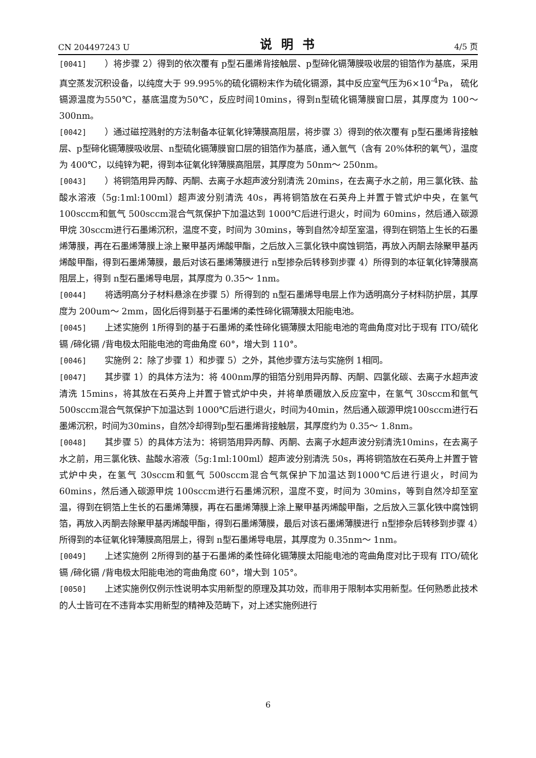CN 204497243 U 说明书 4/5 页
[0041] ）将步骤 2）得到的依次覆有 p型石墨烯背接触层、p型碲化镉薄膜吸收层的钼箔作为基底，采用真空蒸发沉积设备，以纯度大于 99.995%的硫化镉粉末作为硫化镉源，其中反应室气压为6×10<sup>-4</sup>Pa， 硫化镉源温度为550℃，基底温度为50℃，反应时间10mins，得到n型硫化镉薄膜窗口层，其厚度为 100～ 300nm。
[0042] ）通过磁控溅射的方法制备本征氧化锌薄膜高阻层，将步骤 3）得到的依次覆有 p型石墨烯背接触层、p型碲化镉薄膜吸收层、n型硫化镉薄膜窗口层的钼箔作为基底，通入氩气（含有 20%体积的氧气），温度为 400℃，以纯锌为靶，得到本征氧化锌薄膜高阻层，其厚度为 50nm～ 250nm。
[0043] ）将铜箔用异丙醇、丙酮、去离子水超声波分别清洗 20mins，在去离子水之前，用三氯化铁、盐酸水溶液（5g:1ml:100ml）超声波分别清洗 40s，再将铜箔放在石英舟上并置于管式炉中央，在氢气 100sccm和氩气 500sccm混合气氛保护下加温达到 1000℃后进行退火，时间为 60mins，然后通入碳源甲烷 30sccm进行石墨烯沉积，温度不变，时间为 30mins，等到自然冷却至室温，得到在铜箔上生长的石墨烯薄膜，再在石墨烯薄膜上涂上聚甲基丙烯酸甲酯，之后放入三氯化铁中腐蚀铜箔，再放入丙酮去除聚甲基丙烯酸甲酯，得到石墨烯薄膜，最后对该石墨烯薄膜进行 n型掺杂后转移到步骤 4）所得到的本征氧化锌薄膜高阻层上，得到 n型石墨烯导电层，其厚度为 0.35～ 1nm。
[0044] 将透明高分子材料悬涂在步骤 5）所得到的 n型石墨烯导电层上作为透明高分子材料防护层，其厚度为 200um～ 2mm，固化后得到基于石墨烯的柔性碲化镉薄膜太阳能电池。
[0045] 上述实施例 1所得到的基于石墨烯的柔性碲化镉薄膜太阳能电池的弯曲角度对比于现有 ITO/硫化镉 /碲化镉 /背电极太阳能电池的弯曲角度 60°，增大到 110°。
[0046] 实施例 2：除了步骤 1）和步骤 5）之外，其他步骤方法与实施例 1相同。
[0047] 其步骤 1）的具体方法为：将 400nm厚的钼箔分别用异丙醇、丙酮、四氯化碳、去离子水超声波清洗 15mins，将其放在石英舟上并置于管式炉中央，并将单质硼放入反应室中，在氢气 30sccm和氩气 500sccm混合气氛保护下加温达到 1000℃后进行退火，时间为40min，然后通入碳源甲烷100sccm进行石墨烯沉积，时间为30mins，自然冷却得到p型石墨烯背接触层，其厚度约为 0.35～ 1.8nm。
[0048] 其步骤 5）的具体方法为：将铜箔用异丙醇、丙酮、去离子水超声波分别清洗10mins，在去离子水之前，用三氯化铁、盐酸水溶液（5g:1ml:100ml）超声波分别清洗 50s，再将铜箔放在石英舟上并置于管式炉中央，在氢气 30sccm和氩气 500sccm混合气氛保护下加温达到1000℃后进行退火，时间为60mins，然后通入碳源甲烷 100sccm进行石墨烯沉积，温度不变，时间为 30mins，等到自然冷却至室温，得到在铜箔上生长的石墨烯薄膜，再在石墨烯薄膜上涂上聚甲基丙烯酸甲酯，之后放入三氯化铁中腐蚀铜箔，再放入丙酮去除聚甲基丙烯酸甲酯，得到石墨烯薄膜，最后对该石墨烯薄膜进行 n型掺杂后转移到步骤 4）所得到的本征氧化锌薄膜高阻层上，得到 n型石墨烯导电层，其厚度为 0.35nm～ 1nm。
[0049] 上述实施例 2所得到的基于石墨烯的柔性碲化镉薄膜太阳能电池的弯曲角度对比于现有 ITO/硫化镉 /碲化镉 /背电极太阳能电池的弯曲角度 60°，增大到 105°。
[0050] 上述实施例仅例示性说明本实用新型的原理及其功效，而非用于限制本实用新型。任何熟悉此技术的人士皆可在不违背本实用新型的精神及范畴下，对上述实施例进行
6